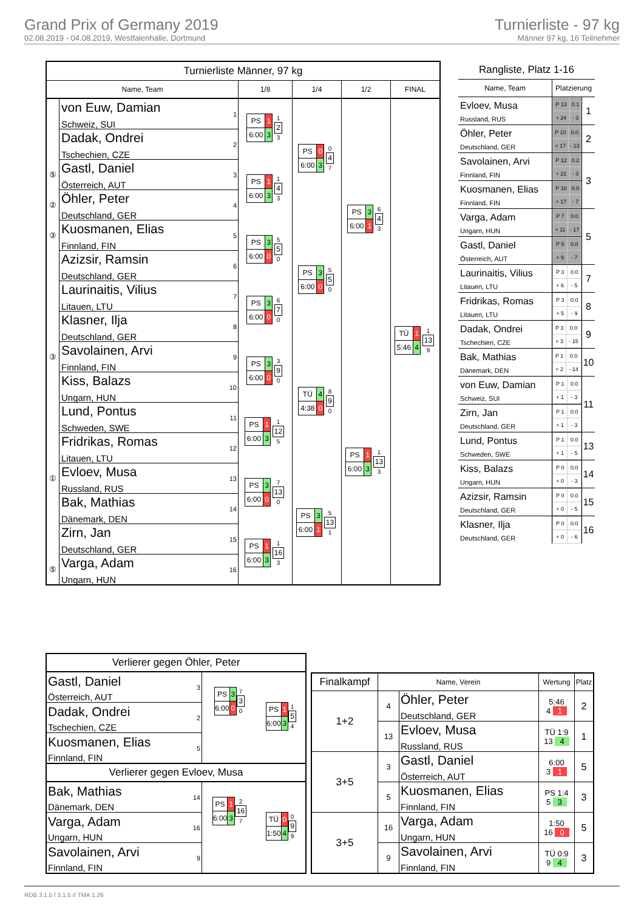Grand Prix of Germany 2019
02.08.2019 - 04.08.2019, Westfalenhalle, Dortmund
Turnierliste - 97 kg
Männer 97 kg, 16 Teilnehmer
| Turnierliste Männer, 97 kg | | | | | |
| Name, Team | | 1/8 | 1/4 | 1/2 | FINAL |
| | von Euw, Damian Schweiz, SUI 1 | / PS / 1 / 1 2 3 / / 6:00 / 3 / / | / PS / 0 / 0 4 7 / / 6:00 / 3 / / | / PS / 3 / 6 4 3 / / 6:00 / 1 / / | / TÜ / 1 / 1 13 9 / / 5:46 / 4 / / |
| | Dadak, Ondrei Tschechien, CZE 2 | | | | |
| ⑤ | Gastl, Daniel Österreich, AUT 3 | / PS / 1 / 1 4 3 / / 6:00 / 3 / / | | | |
| ② | Öhler, Peter Deutschland, GER 4 | | | | |
| ③ | Kuosmanen, Elias Finnland, FIN 5 | / PS / 3 / 5 5 0 / / 6:00 / 0 / / | / PS / 3 / 5 5 0 / / 6:00 / 0 / / | | |
| | Azizsir, Ramsin Deutschland, GER 6 | | | | |
| | Laurinaitis, Vilius Litauen, LTU 7 | / PS / 3 / 6 7 0 / / 6:00 / 0 / / | | | |
| | Klasner, Ilja Deutschland, GER 8 | | | | |
| ③ | Savolainen, Arvi Finnland, FIN 9 | / PS / 3 / 3 9 0 / / 6:00 / 0 / / | / TÜ / 4 / 8 9 0 / / 4:38 / 0 / / | / PS / 1 / 1 13 3 / / 6:00 / 3 / / | |
| | Kiss, Balazs Ungarn, HUN 10 | | | | |
| | Lund, Pontus Schweden, SWE 11 | / PS / 1 / 1 12 5 / / 6:00 / 3 / / | | | |
| | Fridrikas, Romas Litauen, LTU 12 | | | | |
| ① | Evloev, Musa Russland, RUS 13 | / PS / 3 / 7 13 0 / / 6:00 / 0 / / | / PS / 3 / 5 13 1 / / 6:00 / 1 / / | | |
| | Bak, Mathias Dänemark, DEN 14 | | | | |
| | Zirn, Jan Deutschland, GER 15 | / PS / 1 / 1 16 3 / / 6:00 / 3 / / | | | |
| ⑤ | Varga, Adam Ungarn, HUN 16 | | | | |
| Rangliste, Platz 1-16 | | |
| Name, Team | Platzierung | |
| Evloev, Musa Russland, RUS | / P 13 / 0.1 / / + 24 / - 3 / | 1 |
| Öhler, Peter Deutschland, GER | / P 10 / 0.0 / / + 17 / - 13 / | 2 |
| Savolainen, Arvi Finnland, FIN | / P 12 / 0.2 / / + 21 / - 3 / | 3 |
| Kuosmanen, Elias Finnland, FIN | / P 10 / 0.0 / / + 17 / - 7 / | |
| Varga, Adam Ungarn, HUN | / P 7 / 0.0 / / + 11 / - 17 / | 5 |
| Gastl, Daniel Österreich, AUT | / P 5 / 0.0 / / + 9 / - 7 / | |
| Laurinaitis, Vilius Litauen, LTU | / P 3 / 0.0 / / + 6 / - 5 / | 7 |
| Fridrikas, Romas Litauen, LTU | / P 3 / 0.0 / / + 5 / - 9 / | 8 |
| Dadak, Ondrei Tschechien, CZE | / P 3 / 0.0 / / + 3 / - 15 / | 9 |
| Bak, Mathias Dänemark, DEN | / P 1 / 0.0 / / + 2 / - 14 / | 10 |
| von Euw, Damian Schweiz, SUI | / P 1 / 0.0 / / + 1 / - 3 / | 11 |
| Zirn, Jan Deutschland, GER | / P 1 / 0.0 / / + 1 / - 3 / | |
| Lund, Pontus Schweden, SWE | / P 1 / 0.0 / / + 1 / - 5 / | 13 |
| Kiss, Balazs Ungarn, HUN | / P 0 / 0.0 / / + 0 / - 3 / | 14 |
| Azizsir, Ramsin Deutschland, GER | / P 0 / 0.0 / / + 0 / - 5 / | 15 |
| Klasner, Ilja Deutschland, GER | / P 0 / 0.0 / / + 0 / - 6 / | 16 |
| Verlierer gegen Öhler, Peter | | |
| Gastl, Daniel Österreich, AUT 3 | / PS / 3 / 7 3 0 / / 6:00 / 0 / / | / PS / 1 / 1 5 4 / / 6:00 / 3 / / |
| Dadak, Ondrei Tschechien, CZE 2 | | |
| Kuosmanen, Elias Finnland, FIN 5 | | |
| Verlierer gegen Evloev, Musa | | |
| Bak, Mathias Dänemark, DEN 14 | / PS / 1 / 2 16 7 / / 6:00 / 3 / / | / TÜ / 0 / 0 9 9 / / 1:50 / 4 / / |
| Varga, Adam Ungarn, HUN 16 | | |
| Savolainen, Arvi Finnland, FIN 9 | | |
| Finalkampf | Name, Verein | | Wertung | Platz |
| --- | --- | --- | --- | --- |
| 1+2 | 4 | Öhler, Peter Deutschland, GER | 5:46 4 1 | 2 |
| | 13 | Evloev, Musa Russland, RUS | TÜ 1:9 13 4 | 1 |
| 3+5 | 3 | Gastl, Daniel Österreich, AUT | 6:00 3 1 | 5 |
| | 5 | Kuosmanen, Elias Finnland, FIN | PS 1:4 5 3 | 3 |
| 3+5 | 16 | Varga, Adam Ungarn, HUN | 1:50 16 0 | 5 |
| | 9 | Savolainen, Arvi Finnland, FIN | TÜ 0:9 9 4 | 3 |
RDB 3.1.5 / 3.1.5 // TMA 1.26